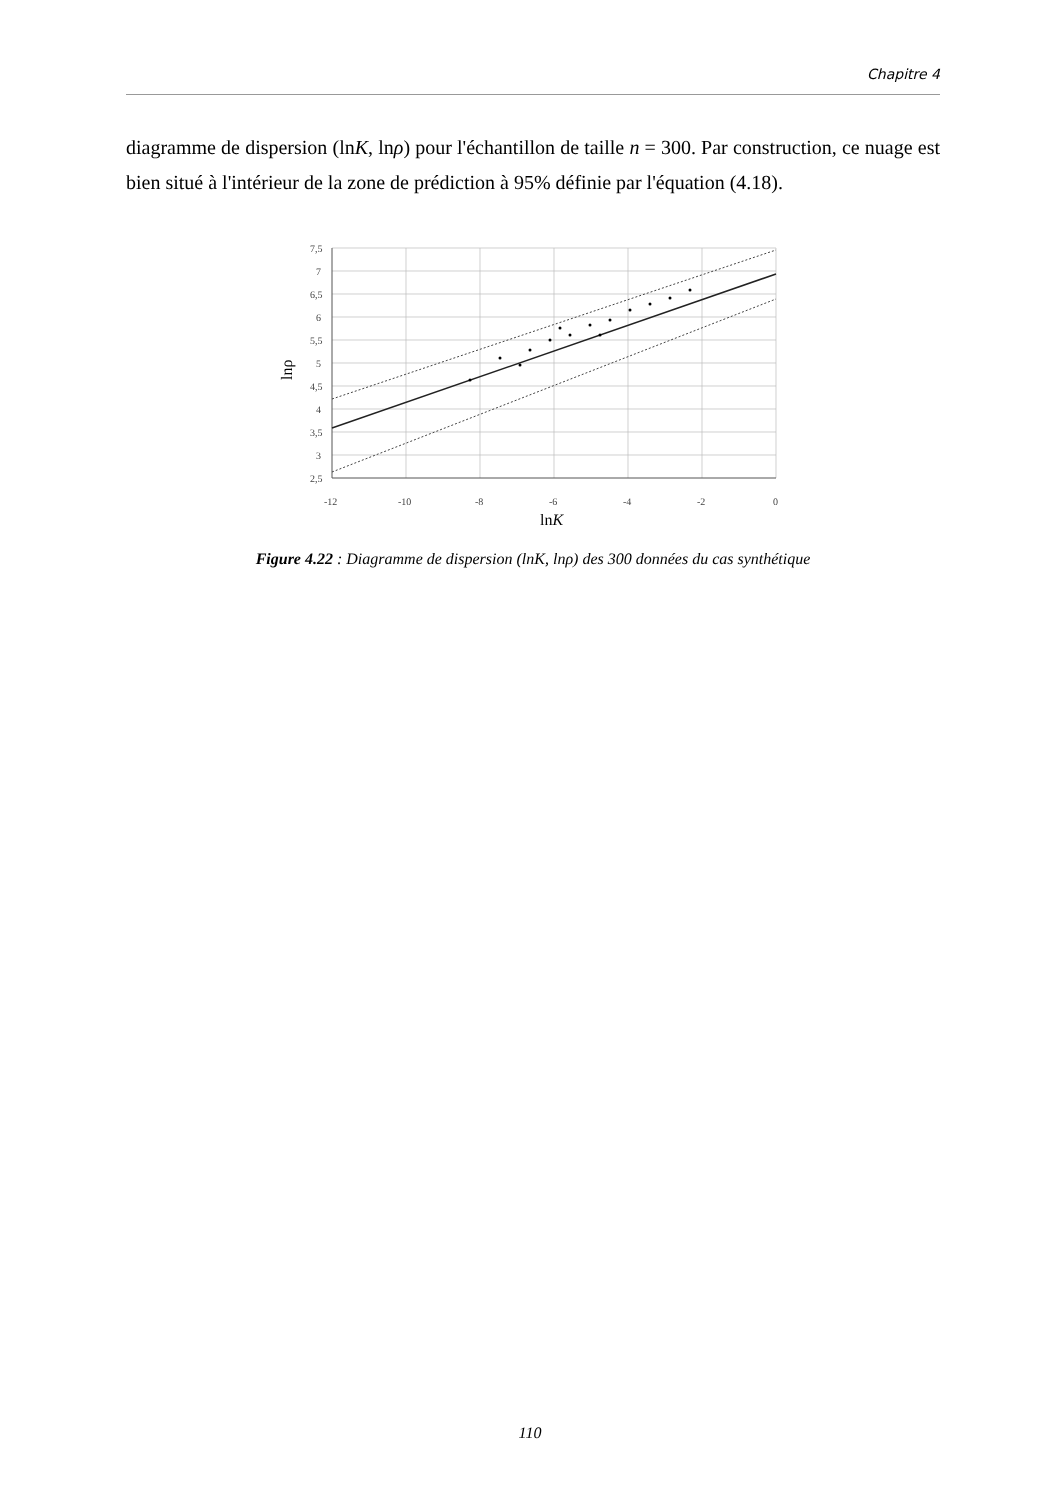Chapitre 4
diagramme de dispersion (lnK, lnρ) pour l'échantillon de taille n = 300. Par construction, ce nuage est bien situé à l'intérieur de la zone de prédiction à 95% définie par l'équation (4.18).
7,5
7
6,5
6
5,5
5
4,5
4
3,5
3
2,5
-12
-10
-8
-6
-4
-2
0
lnK
lnρ
Figure 4.22 : Diagramme de dispersion (lnK, lnρ) des 300 données du cas synthétique
110